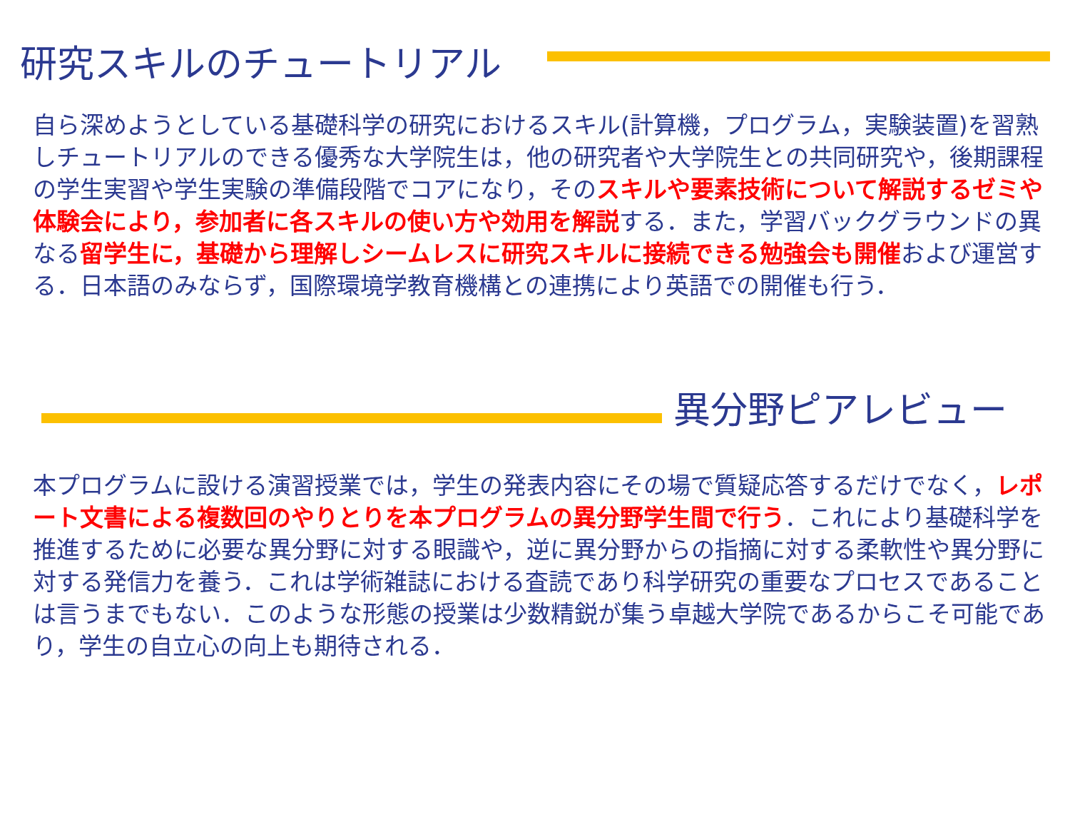研究スキルのチュートリアル
自ら深めようとしている基礎科学の研究におけるスキル(計算機，プログラム，実験装置)を習熟しチュートリアルのできる優秀な大学院生は，他の研究者や大学院生との共同研究や，後期課程の学生実習や学生実験の準備段階でコアになり，そのスキルや要素技術について解説するゼミや体験会により，参加者に各スキルの使い方や効用を解説する．また，学習バックグラウンドの異なる留学生に，基礎から理解しシームレスに研究スキルに接続できる勉強会も開催および運営する．日本語のみならず，国際環境学教育機構との連携により英語での開催も行う．
異分野ピアレビュー
本プログラムに設ける演習授業では，学生の発表内容にその場で質疑応答するだけでなく，レポート文書による複数回のやりとりを本プログラムの異分野学生間で行う．これにより基礎科学を推進するために必要な異分野に対する眼識や，逆に異分野からの指摘に対する柔軟性や異分野に対する発信力を養う．これは学術雑誌における査読であり科学研究の重要なプロセスであることは言うまでもない．このような形態の授業は少数精鋭が集う卓越大学院であるからこそ可能であり，学生の自立心の向上も期待される．